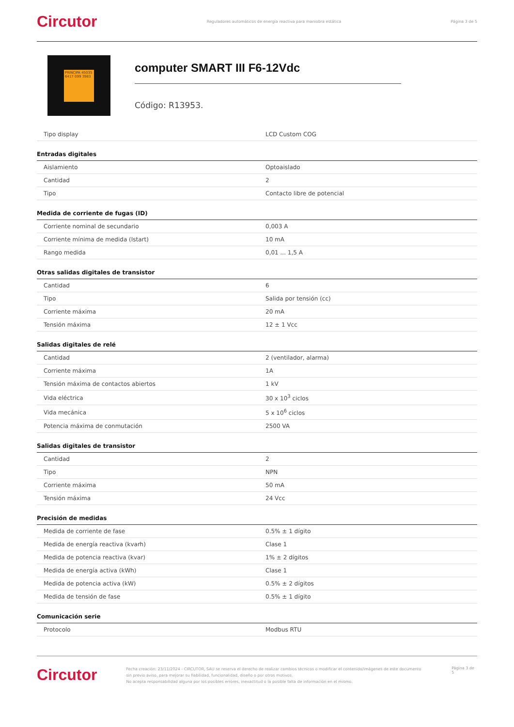Circutor Reguladores automáticos de energía reactiva para maniobra estática Página 3 de 5
PRINCIPA 45035 6417 099 3983
computer SMART III F6-12Vdc
Código: R13953.
| Tipo display | LCD Custom COG |
Entradas digitales
| Aislamiento | Optoaislado |
| Cantidad | 2 |
| Tipo | Contacto libre de potencial |
Medida de corriente de fugas (ID)
| Corriente nominal de secundario | 0,003 A |
| Corriente mínima de medida (Istart) | 10 mA |
| Rango medida | 0,01 ... 1,5 A |
Otras salidas digitales de transistor
| Cantidad | 6 |
| Tipo | Salida por tensión (cc) |
| Corriente máxima | 20 mA |
| Tensión máxima | 12 ± 1 Vcc |
Salidas digitales de relé
| Cantidad | 2 (ventilador, alarma) |
| Corriente máxima | 1A |
| Tensión máxima de contactos abiertos | 1 kV |
| Vida eléctrica | 30 x 10<sup>3</sup> ciclos |
| Vida mecánica | 5 x 10<sup>6</sup> ciclos |
| Potencia máxima de conmutación | 2500 VA |
Salidas digitales de transistor
| Cantidad | 2 |
| Tipo | NPN |
| Corriente máxima | 50 mA |
| Tensión máxima | 24 Vcc |
Precisión de medidas
| Medida de corriente de fase | 0.5% ± 1 dígito |
| Medida de energía reactiva (kvarh) | Clase 1 |
| Medida de potencia reactiva (kvar) | 1% ± 2 dígitos |
| Medida de energía activa (kWh) | Clase 1 |
| Medida de potencia activa (kW) | 0.5% ± 2 dígitos |
| Medida de tensión de fase | 0.5% ± 1 dígito |
Comunicación serie
| Protocolo | Modbus RTU |
Circutor Fecha creación: 23/11/2024 - CIRCUTOR, SAU se reserva el derecho de realizar cambios técnicos o modificar el contenido/imágenes de este documento sin previo aviso, para mejorar su fiabilidad, funcionalidad, diseño o por otros motivos.
No acepta responsabilidad alguna por los posibles errores, inexactitud o la posible falta de información en el mismo. Página 3 de 5